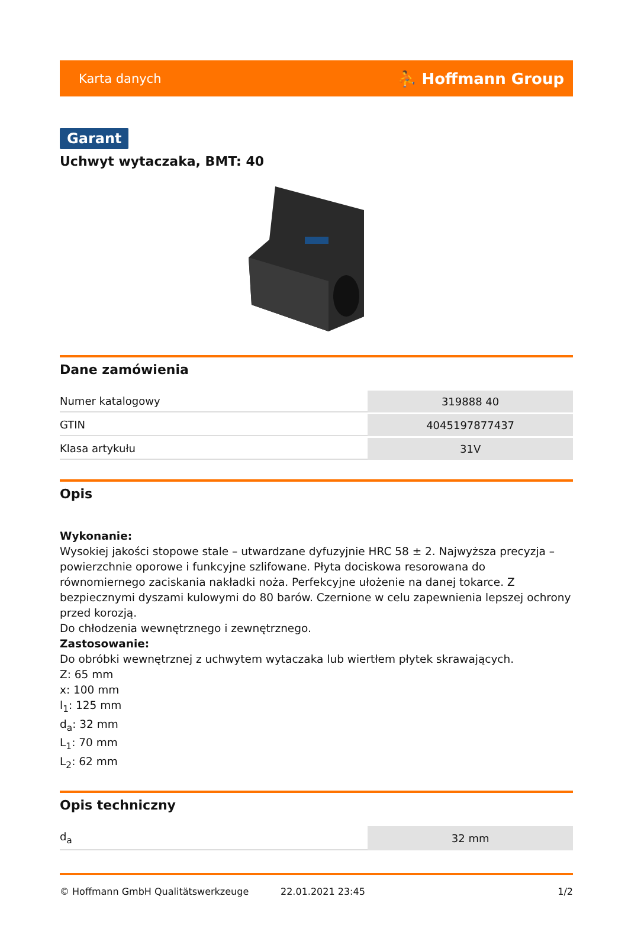Karta danych ⛹ Hoffmann Group
Garant
Uchwyt wytaczaka, BMT: 40
Dane zamówienia
| Numer katalogowy | 319888 40 |
| GTIN | 4045197877437 |
| Klasa artykułu | 31V |
Opis
Wykonanie:
Wysokiej jakości stopowe stale – utwardzane dyfuzyjnie HRC 58 ± 2. Najwyższa precyzja – powierzchnie oporowe i funkcyjne szlifowane. Płyta dociskowa resorowana do równomiernego zaciskania nakładki noża. Perfekcyjne ułożenie na danej tokarce. Z bezpiecznymi dyszami kulowymi do 80 barów. Czernione w celu zapewnienia lepszej ochrony przed korozją.
Do chłodzenia wewnętrznego i zewnętrznego.
Zastosowanie:
Do obróbki wewnętrznej z uchwytem wytaczaka lub wiertłem płytek skrawających.
Z: 65 mm
x: 100 mm
l<sub>1</sub>: 125 mm
d<sub>a</sub>: 32 mm
L<sub>1</sub>: 70 mm
L<sub>2</sub>: 62 mm
Opis techniczny
| d<sub>a</sub> | 32 mm |
© Hoffmann GmbH Qualitätswerkzeuge 22.01.2021 23:45 1/2